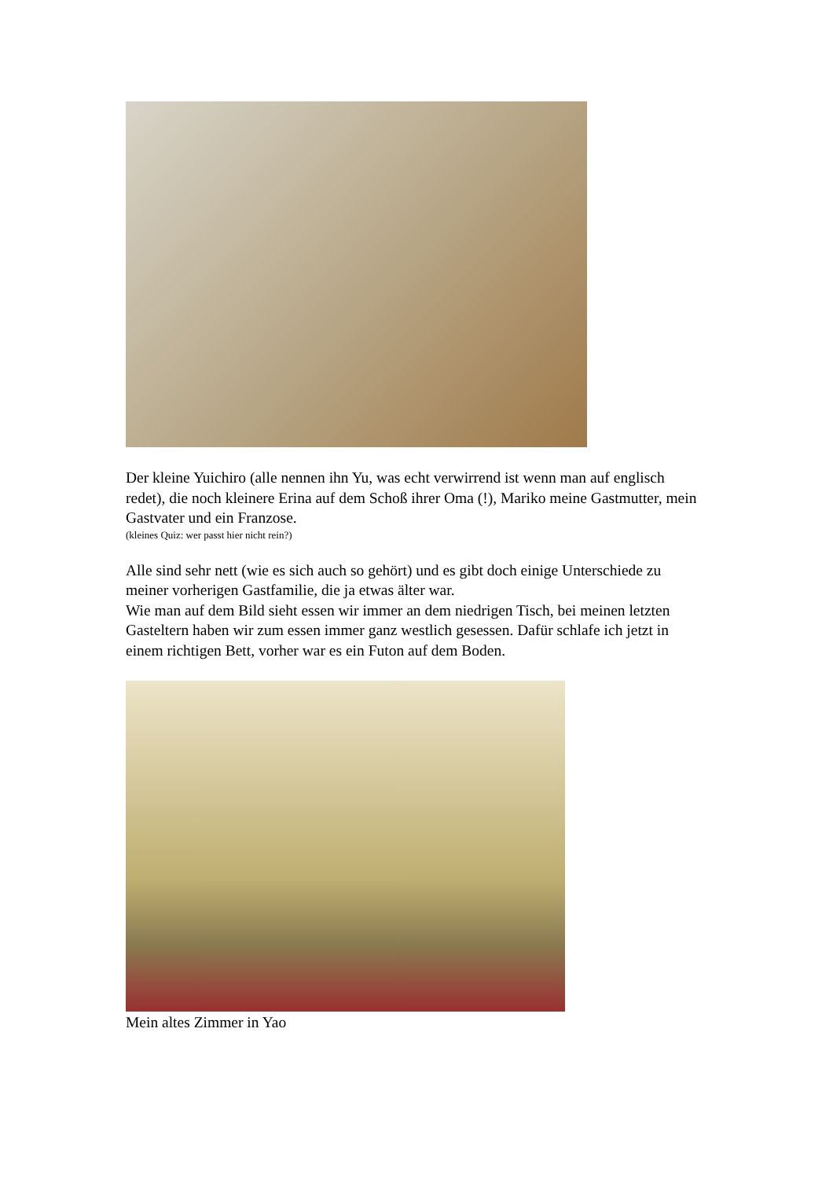Der kleine Yuichiro (alle nennen ihn Yu, was echt verwirrend ist wenn man auf englisch redet), die noch kleinere Erina auf dem Schoß ihrer Oma (!), Mariko meine Gastmutter, mein Gastvater und ein Franzose.
(kleines Quiz: wer passt hier nicht rein?)
Alle sind sehr nett (wie es sich auch so gehört) und es gibt doch einige Unterschiede zu meiner vorherigen Gastfamilie, die ja etwas älter war.
Wie man auf dem Bild sieht essen wir immer an dem niedrigen Tisch, bei meinen letzten Gasteltern haben wir zum essen immer ganz westlich gesessen. Dafür schlafe ich jetzt in einem richtigen Bett, vorher war es ein Futon auf dem Boden.
Mein altes Zimmer in Yao